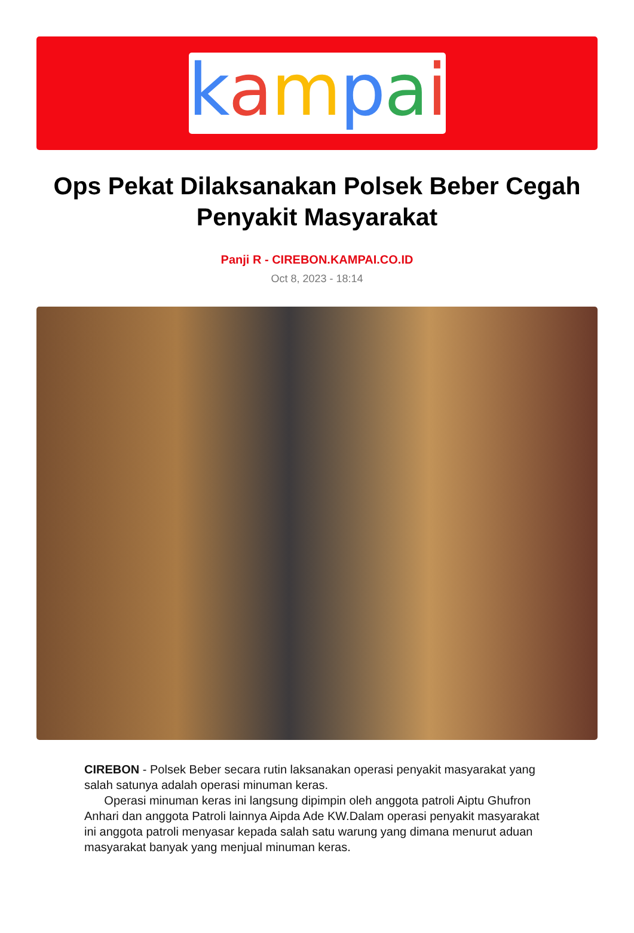kampai
Ops Pekat Dilaksanakan Polsek Beber Cegah Penyakit Masyarakat
Panji R - CIREBON.KAMPAI.CO.ID
Oct 8, 2023 - 18:14
CIREBON - Polsek Beber secara rutin laksanakan operasi penyakit masyarakat yang salah satunya adalah operasi minuman keras.
Operasi minuman keras ini langsung dipimpin oleh anggota patroli Aiptu Ghufron Anhari dan anggota Patroli lainnya Aipda Ade KW.Dalam operasi penyakit masyarakat ini anggota patroli menyasar kepada salah satu warung yang dimana menurut aduan masyarakat banyak yang menjual minuman keras.